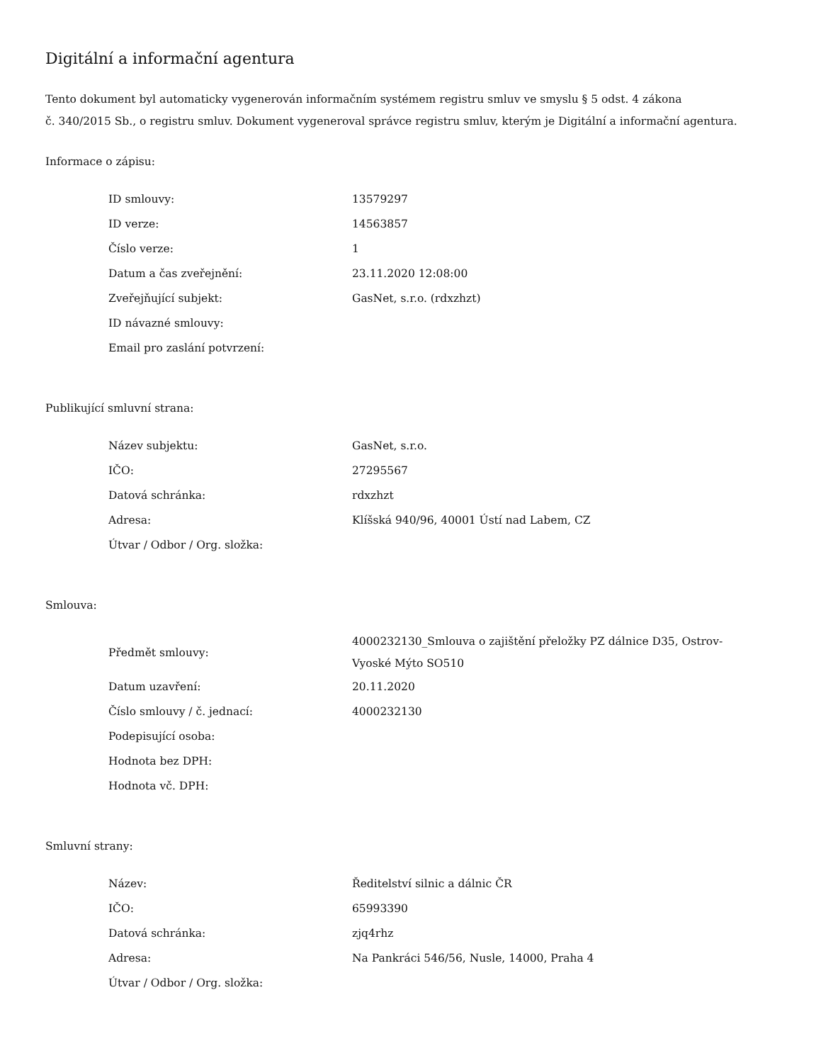Digitální a informační agentura
Tento dokument byl automaticky vygenerován informačním systémem registru smluv ve smyslu § 5 odst. 4 zákona
č. 340/2015 Sb., o registru smluv. Dokument vygeneroval správce registru smluv, kterým je Digitální a informační agentura.
Informace o zápisu:
| ID smlouvy: | 13579297 |
| ID verze: | 14563857 |
| Číslo verze: | 1 |
| Datum a čas zveřejnění: | 23.11.2020 12:08:00 |
| Zveřejňující subjekt: | GasNet, s.r.o. (rdxzhzt) |
| ID návazné smlouvy: | |
| Email pro zaslání potvrzení: | |
Publikující smluvní strana:
| Název subjektu: | GasNet, s.r.o. |
| IČO: | 27295567 |
| Datová schránka: | rdxzhzt |
| Adresa: | Klíšská 940/96, 40001 Ústí nad Labem, CZ |
| Útvar / Odbor / Org. složka: | |
Smlouva:
| Předmět smlouvy: | 4000232130_Smlouva o zajištění přeložky PZ dálnice D35, Ostrov-Vyoské Mýto SO510 |
| Datum uzavření: | 20.11.2020 |
| Číslo smlouvy / č. jednací: | 4000232130 |
| Podepisující osoba: | |
| Hodnota bez DPH: | |
| Hodnota vč. DPH: | |
Smluvní strany:
| Název: | Ředitelství silnic a dálnic ČR |
| IČO: | 65993390 |
| Datová schránka: | zjq4rhz |
| Adresa: | Na Pankráci 546/56, Nusle, 14000, Praha 4 |
| Útvar / Odbor / Org. složka: | |